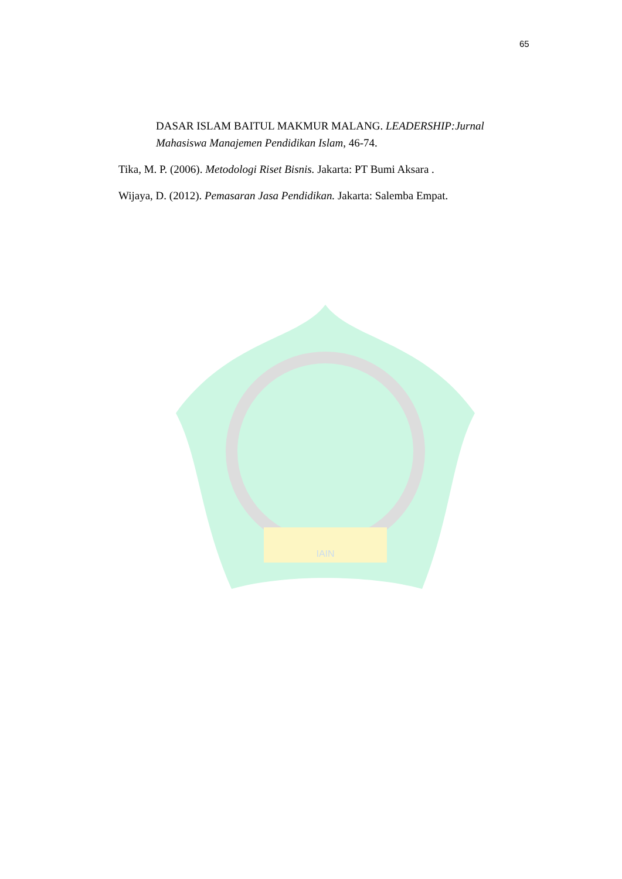65
IAIN
DASAR ISLAM BAITUL MAKMUR MALANG. LEADERSHIP:Jurnal Mahasiswa Manajemen Pendidikan Islam, 46-74.
Tika, M. P. (2006). Metodologi Riset Bisnis. Jakarta: PT Bumi Aksara .
Wijaya, D. (2012). Pemasaran Jasa Pendidikan. Jakarta: Salemba Empat.